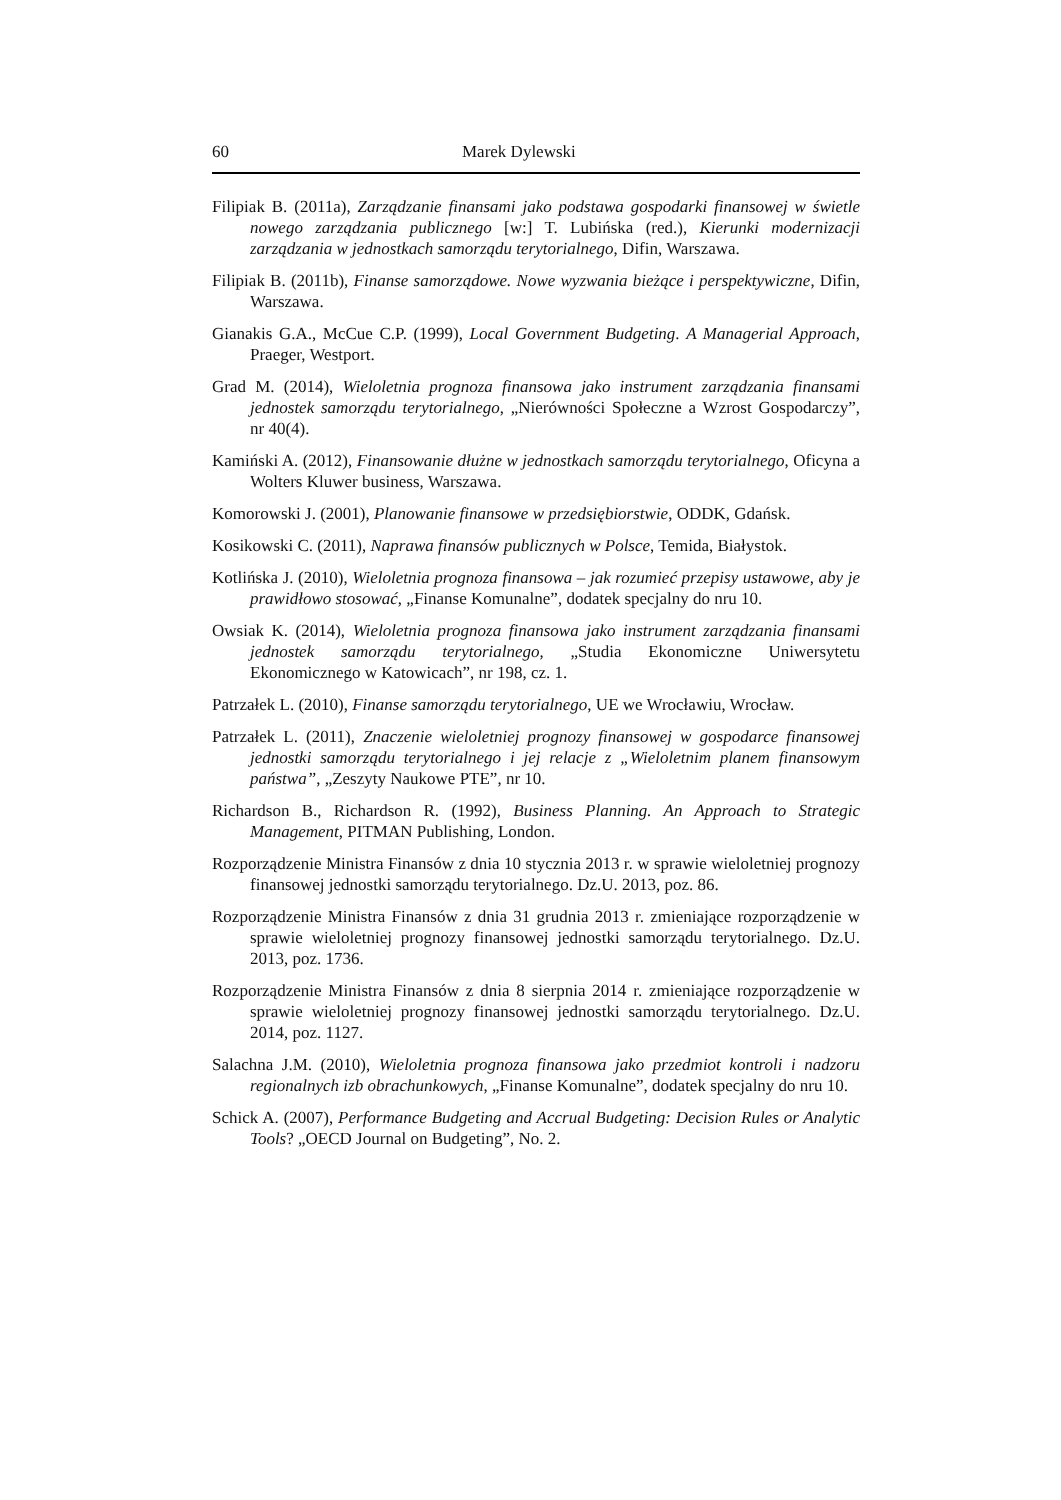60 Marek Dylewski
Filipiak B. (2011a), Zarządzanie finansami jako podstawa gospodarki finansowej w świetle nowego zarządzania publicznego [w:] T. Lubińska (red.), Kierunki modernizacji zarządzania w jednostkach samorządu terytorialnego, Difin, Warszawa.
Filipiak B. (2011b), Finanse samorządowe. Nowe wyzwania bieżące i perspektywiczne, Difin, Warszawa.
Gianakis G.A., McCue C.P. (1999), Local Government Budgeting. A Managerial Approach, Praeger, Westport.
Grad M. (2014), Wieloletnia prognoza finansowa jako instrument zarządzania finansami jednostek samorządu terytorialnego, „Nierówności Społeczne a Wzrost Gospodarczy”, nr 40(4).
Kamiński A. (2012), Finansowanie dłużne w jednostkach samorządu terytorialnego, Oficyna a Wolters Kluwer business, Warszawa.
Komorowski J. (2001), Planowanie finansowe w przedsiębiorstwie, ODDK, Gdańsk.
Kosikowski C. (2011), Naprawa finansów publicznych w Polsce, Temida, Białystok.
Kotlińska J. (2010), Wieloletnia prognoza finansowa – jak rozumieć przepisy ustawowe, aby je prawidłowo stosować, „Finanse Komunalne”, dodatek specjalny do nru 10.
Owsiak K. (2014), Wieloletnia prognoza finansowa jako instrument zarządzania finansami jednostek samorządu terytorialnego, „Studia Ekonomiczne Uniwersytetu Ekonomicznego w Katowicach”, nr 198, cz. 1.
Patrzałek L. (2010), Finanse samorządu terytorialnego, UE we Wrocławiu, Wrocław.
Patrzałek L. (2011), Znaczenie wieloletniej prognozy finansowej w gospodarce finansowej jednostki samorządu terytorialnego i jej relacje z „Wieloletnim planem finansowym państwa”, „Zeszyty Naukowe PTE”, nr 10.
Richardson B., Richardson R. (1992), Business Planning. An Approach to Strategic Management, PITMAN Publishing, London.
Rozporządzenie Ministra Finansów z dnia 10 stycznia 2013 r. w sprawie wieloletniej prognozy finansowej jednostki samorządu terytorialnego. Dz.U. 2013, poz. 86.
Rozporządzenie Ministra Finansów z dnia 31 grudnia 2013 r. zmieniające rozporządzenie w sprawie wieloletniej prognozy finansowej jednostki samorządu terytorialnego. Dz.U. 2013, poz. 1736.
Rozporządzenie Ministra Finansów z dnia 8 sierpnia 2014 r. zmieniające rozporządzenie w sprawie wieloletniej prognozy finansowej jednostki samorządu terytorialnego. Dz.U. 2014, poz. 1127.
Salachna J.M. (2010), Wieloletnia prognoza finansowa jako przedmiot kontroli i nadzoru regionalnych izb obrachunkowych, „Finanse Komunalne”, dodatek specjalny do nru 10.
Schick A. (2007), Performance Budgeting and Accrual Budgeting: Decision Rules or Analytic Tools? „OECD Journal on Budgeting”, No. 2.